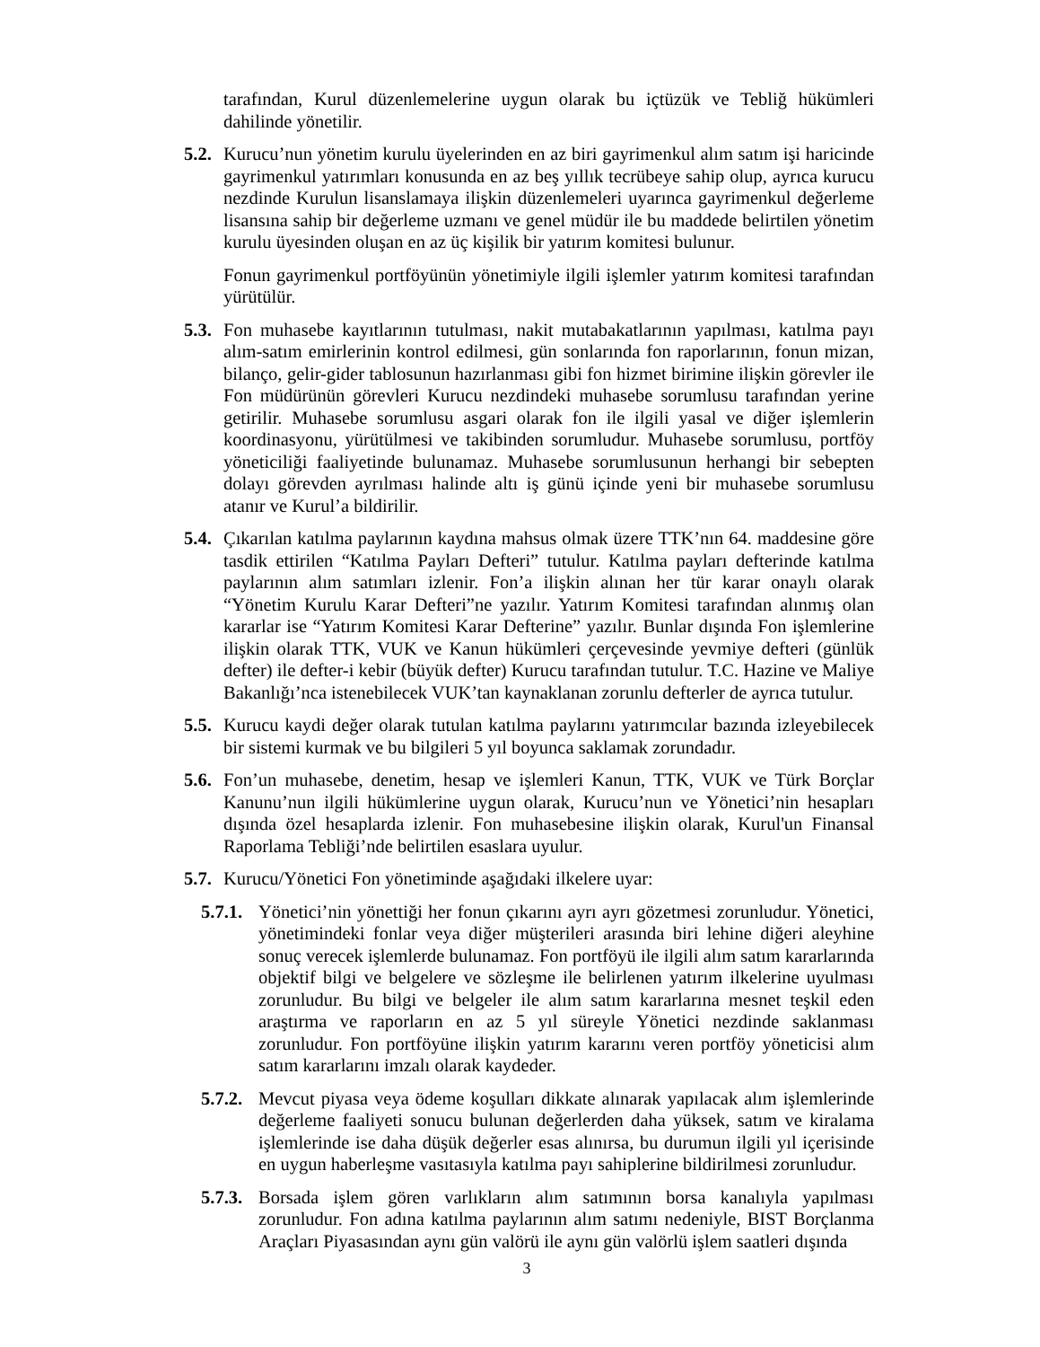tarafından, Kurul düzenlemelerine uygun olarak bu içtüzük ve Tebliğ hükümleri dahilinde yönetilir.
5.2.
Kurucu’nun yönetim kurulu üyelerinden en az biri gayrimenkul alım satım işi haricinde gayrimenkul yatırımları konusunda en az beş yıllık tecrübeye sahip olup, ayrıca kurucu nezdinde Kurulun lisanslamaya ilişkin düzenlemeleri uyarınca gayrimenkul değerleme lisansına sahip bir değerleme uzmanı ve genel müdür ile bu maddede belirtilen yönetim kurulu üyesinden oluşan en az üç kişilik bir yatırım komitesi bulunur.
Fonun gayrimenkul portföyünün yönetimiyle ilgili işlemler yatırım komitesi tarafından yürütülür.
5.3.
Fon muhasebe kayıtlarının tutulması, nakit mutabakatlarının yapılması, katılma payı alım-satım emirlerinin kontrol edilmesi, gün sonlarında fon raporlarının, fonun mizan, bilanço, gelir-gider tablosunun hazırlanması gibi fon hizmet birimine ilişkin görevler ile Fon müdürünün görevleri Kurucu nezdindeki muhasebe sorumlusu tarafından yerine getirilir. Muhasebe sorumlusu asgari olarak fon ile ilgili yasal ve diğer işlemlerin koordinasyonu, yürütülmesi ve takibinden sorumludur. Muhasebe sorumlusu, portföy yöneticiliği faaliyetinde bulunamaz. Muhasebe sorumlusunun herhangi bir sebepten dolayı görevden ayrılması halinde altı iş günü içinde yeni bir muhasebe sorumlusu atanır ve Kurul’a bildirilir.
5.4.
Çıkarılan katılma paylarının kaydına mahsus olmak üzere TTK’nın 64. maddesine göre tasdik ettirilen “Katılma Payları Defteri” tutulur. Katılma payları defterinde katılma paylarının alım satımları izlenir. Fon’a ilişkin alınan her tür karar onaylı olarak “Yönetim Kurulu Karar Defteri”ne yazılır. Yatırım Komitesi tarafından alınmış olan kararlar ise “Yatırım Komitesi Karar Defterine” yazılır. Bunlar dışında Fon işlemlerine ilişkin olarak TTK, VUK ve Kanun hükümleri çerçevesinde yevmiye defteri (günlük defter) ile defter-i kebir (büyük defter) Kurucu tarafından tutulur. T.C. Hazine ve Maliye Bakanlığı’nca istenebilecek VUK’tan kaynaklanan zorunlu defterler de ayrıca tutulur.
5.5.
Kurucu kaydi değer olarak tutulan katılma paylarını yatırımcılar bazında izleyebilecek bir sistemi kurmak ve bu bilgileri 5 yıl boyunca saklamak zorundadır.
5.6.
Fon’un muhasebe, denetim, hesap ve işlemleri Kanun, TTK, VUK ve Türk Borçlar Kanunu’nun ilgili hükümlerine uygun olarak, Kurucu’nun ve Yönetici’nin hesapları dışında özel hesaplarda izlenir. Fon muhasebesine ilişkin olarak, Kurul'un Finansal Raporlama Tebliği’nde belirtilen esaslara uyulur.
5.7.
Kurucu/Yönetici Fon yönetiminde aşağıdaki ilkelere uyar:
5.7.1.
Yönetici’nin yönettiği her fonun çıkarını ayrı ayrı gözetmesi zorunludur. Yönetici, yönetimindeki fonlar veya diğer müşterileri arasında biri lehine diğeri aleyhine sonuç verecek işlemlerde bulunamaz. Fon portföyü ile ilgili alım satım kararlarında objektif bilgi ve belgelere ve sözleşme ile belirlenen yatırım ilkelerine uyulması zorunludur. Bu bilgi ve belgeler ile alım satım kararlarına mesnet teşkil eden araştırma ve raporların en az 5 yıl süreyle Yönetici nezdinde saklanması zorunludur. Fon portföyüne ilişkin yatırım kararını veren portföy yöneticisi alım satım kararlarını imzalı olarak kaydeder.
5.7.2.
Mevcut piyasa veya ödeme koşulları dikkate alınarak yapılacak alım işlemlerinde değerleme faaliyeti sonucu bulunan değerlerden daha yüksek, satım ve kiralama işlemlerinde ise daha düşük değerler esas alınırsa, bu durumun ilgili yıl içerisinde en uygun haberleşme vasıtasıyla katılma payı sahiplerine bildirilmesi zorunludur.
5.7.3.
Borsada işlem gören varlıkların alım satımının borsa kanalıyla yapılması zorunludur. Fon adına katılma paylarının alım satımı nedeniyle, BIST Borçlanma Araçları Piyasasından aynı gün valörü ile aynı gün valörlü işlem saatleri dışında
3